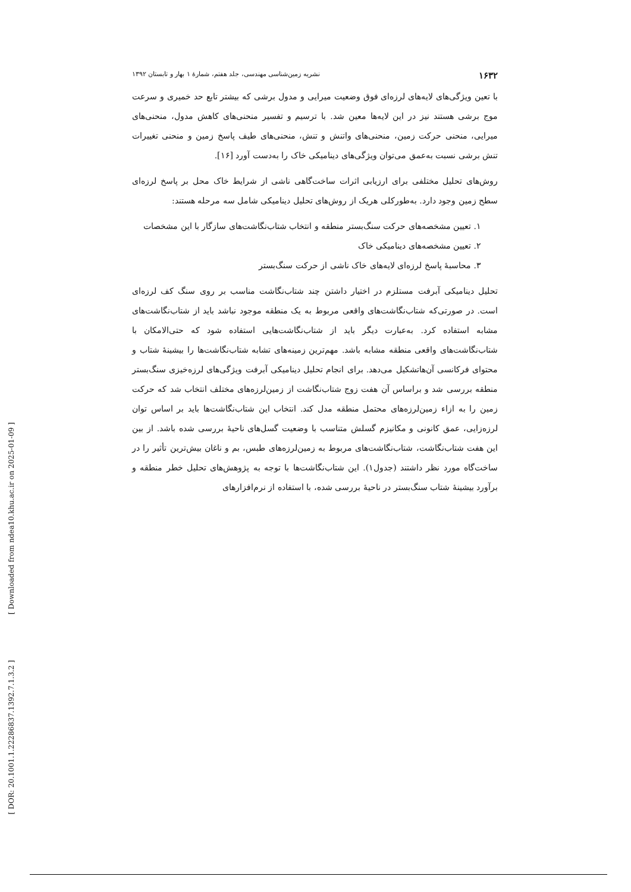۱۶۳۲ نشریه زمین‌شناسی مهندسی، جلد هفتم، شمارهٔ ۱ بهار و تابستان ۱۳۹۲
با تعین ویژگی‌های لایه‌های لرزه‌ای فوق وضعیت میرایی و مدول برشی که بیشتر تابع حد خمیری و سرعت موج برشی هستند نیز در این لایه‌ها معین شد. با ترسیم و تفسیر منحنی‌های کاهش مدول، منحنی‌های میرایی، منحنی حرکت زمین، منحنی‌های واتنش و تنش، منحنی‌های طیف پاسخ زمین و منحنی تغییرات تنش برشی نسبت به‌عمق می‌توان ویژگی‌های دینامیکی خاک را به‌دست آورد [۱۶].
روش‌های تحلیل مختلفی برای ارزیابی اثرات ساخت‌گاهی ناشی از شرایط خاک محل بر پاسخ لرزه‌ای سطح زمین وجود دارد. به‌طورکلی هریک از روش‌های تحلیل دینامیکی شامل سه مرحله هستند:
۱. تعیین مشخصه‌های حرکت سنگ‌بستر منطقه و انتخاب شتاب‌نگاشت‌های سازگار با این مشخصات
۲. تعیین مشخصه‌های دینامیکی خاک
۳. محاسبهٔ پاسخ لرزه‌ای لایه‌های خاک ناشی از حرکت سنگ‌بستر
تحلیل دینامیکی آبرفت مستلزم در اختیار داشتن چند شتاب‌نگاشت مناسب بر روی سنگ کف لرزه‌ای است. در صورتی‌که شتاب‌نگاشت‌های واقعی مربوط به یک منطقه موجود نباشد باید از شتاب‌نگاشت‌های مشابه استفاده کرد. به‌عبارت دیگر باید از شتاب‌نگاشت‌هایی استفاده شود که حتی‌الامکان با شتاب‌نگاشت‌های واقعی منطقه مشابه باشد. مهم‌ترین زمینه‌های تشابه شتاب‌نگاشت‌ها را بیشینهٔ شتاب و محتوای فرکانسی آن‌هاتشکیل می‌دهد. برای انجام تحلیل دینامیکی آبرفت ویژگی‌های لرزه‌خیزی سنگ‌بستر منطقه بررسی شد و براساس آن هفت زوج شتاب‌نگاشت از زمین‌لرزه‌های مختلف انتخاب شد که حرکت زمین را به ازاء زمین‌لرزه‌های محتمل منطقه مدل کند. انتخاب این شتاب‌نگاشت‌ها باید بر اساس توان لرزه‌زایی، عمق کانونی و مکانیزم گسلش متناسب با وضعیت گسل‌های ناحیهٔ بررسی شده باشد. از بین این هفت شتاب‌نگاشت، شتاب‌نگاشت‌های مربوط به زمین‌لرزه‌های طبس، بم و ناغان بیش‌ترین تأثیر را در ساخت‌گاه مورد نظر داشتند (جدول۱). این شتاب‌نگاشت‌ها با توجه به پژوهش‌های تحلیل خطر منطقه و برآورد بیشینهٔ شتاب سنگ‌بستر در ناحیهٔ بررسی شده، با استفاده از نرم‌افزارهای
[ Downloaded from ndea10.khu.ac.ir on 2025-01-09 ]
[ DOR: 20.1001.1.22286837.1392.7.1.3.2 ]